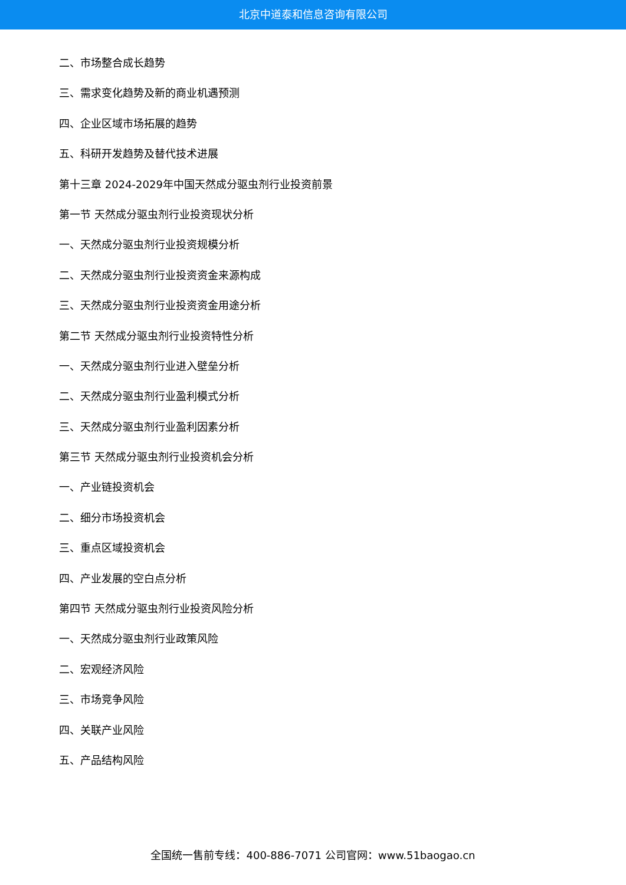北京中道泰和信息咨询有限公司
二、市场整合成长趋势
三、需求变化趋势及新的商业机遇预测
四、企业区域市场拓展的趋势
五、科研开发趋势及替代技术进展
第十三章 2024-2029年中国天然成分驱虫剂行业投资前景
第一节 天然成分驱虫剂行业投资现状分析
一、天然成分驱虫剂行业投资规模分析
二、天然成分驱虫剂行业投资资金来源构成
三、天然成分驱虫剂行业投资资金用途分析
第二节 天然成分驱虫剂行业投资特性分析
一、天然成分驱虫剂行业进入壁垒分析
二、天然成分驱虫剂行业盈利模式分析
三、天然成分驱虫剂行业盈利因素分析
第三节 天然成分驱虫剂行业投资机会分析
一、产业链投资机会
二、细分市场投资机会
三、重点区域投资机会
四、产业发展的空白点分析
第四节 天然成分驱虫剂行业投资风险分析
一、天然成分驱虫剂行业政策风险
二、宏观经济风险
三、市场竞争风险
四、关联产业风险
五、产品结构风险
全国统一售前专线：400-886-7071 公司官网：www.51baogao.cn